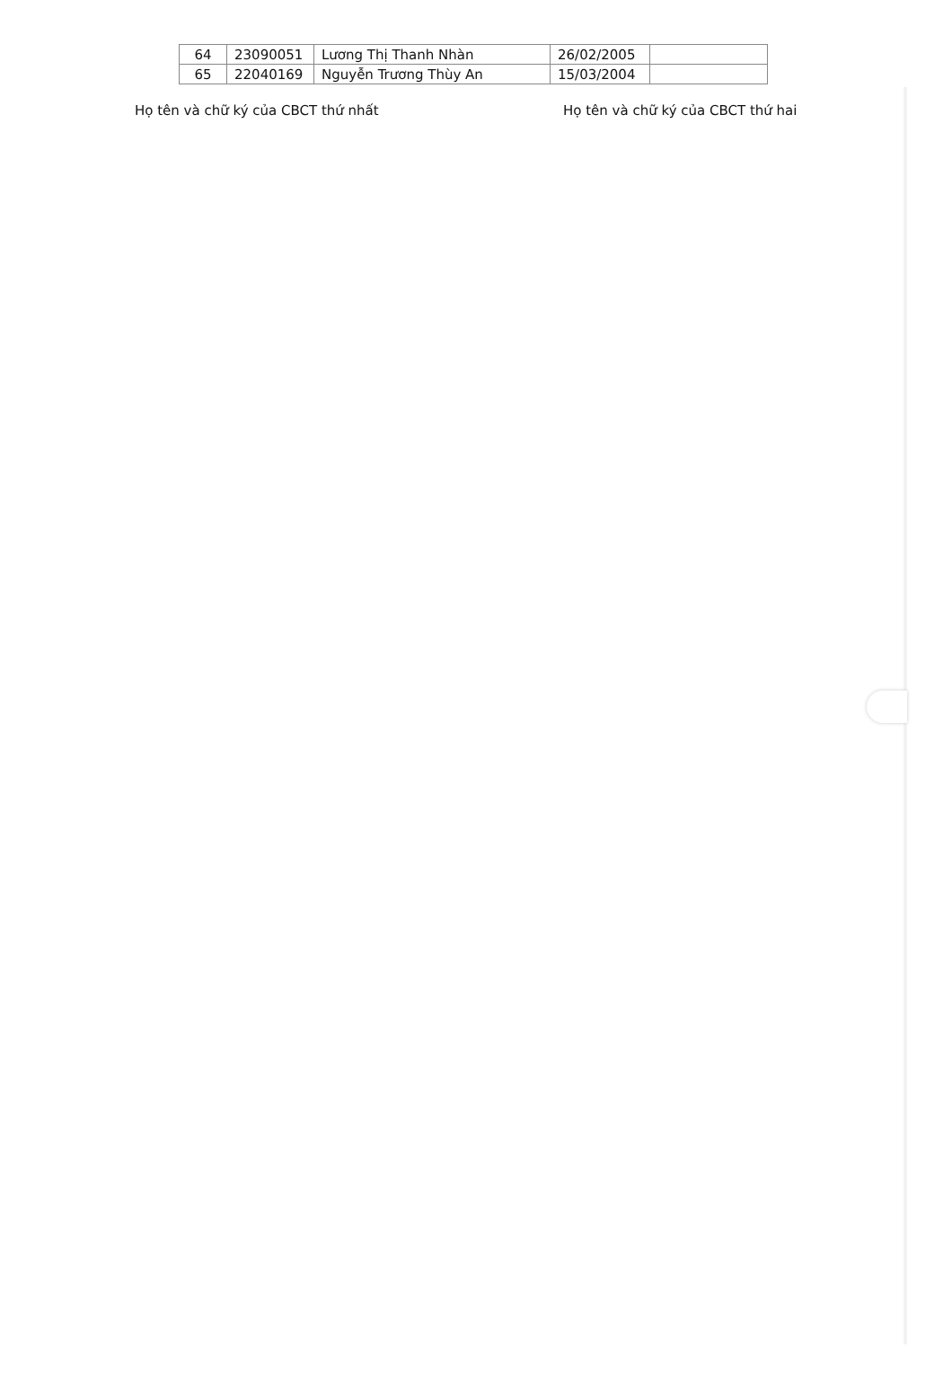| 64 | 23090051 | Lương Thị Thanh Nhàn | 26/02/2005 | |
| 65 | 22040169 | Nguyễn Trương Thùy An | 15/03/2004 | |
Họ tên và chữ ký của CBCT thứ nhất Họ tên và chữ ký của CBCT thứ hai